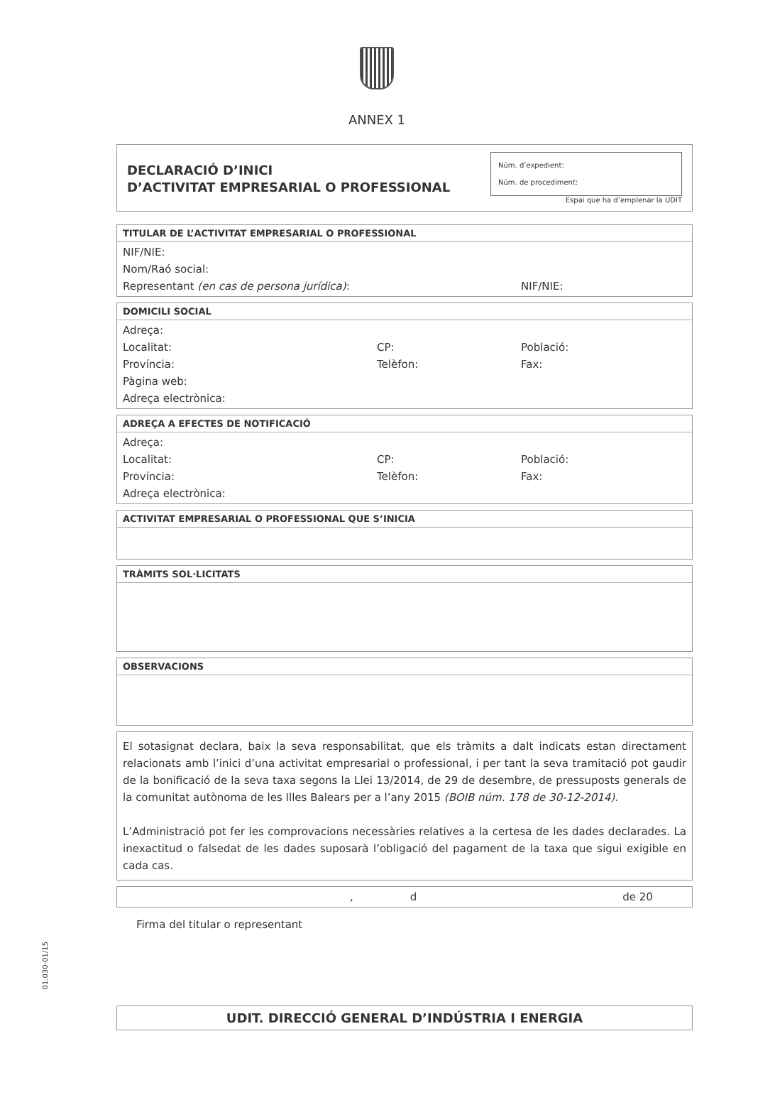ANNEX 1
DECLARACIÓ D’INICI
D’ACTIVITAT EMPRESARIAL O PROFESSIONAL
Núm. d’expedient:
Núm. de procediment:
Espai que ha d’emplenar la UDIT
TITULAR DE L’ACTIVITAT EMPRESARIAL O PROFESSIONAL
NIF/NIE:
Nom/Raó social:
Representant (en cas de persona jurídica): NIF/NIE:
DOMICILI SOCIAL
Adreça:
Localitat: CP: Població:
Província: Telèfon: Fax:
Pàgina web:
Adreça electrònica:
ADREÇA A EFECTES DE NOTIFICACIÓ
Adreça:
Localitat: CP: Població:
Província: Telèfon: Fax:
Adreça electrònica:
ACTIVITAT EMPRESARIAL O PROFESSIONAL QUE S’INICIA
TRÀMITS SOL·LICITATS
OBSERVACIONS
El sotasignat declara, baix la seva responsabilitat, que els tràmits a dalt indicats estan directament relacionats amb l’inici d’una activitat empresarial o professional, i per tant la seva tramitació pot gaudir de la bonificació de la seva taxa segons la Llei 13/2014, de 29 de desembre, de pressuposts generals de la comunitat autònoma de les Illes Balears per a l’any 2015 (BOIB núm. 178 de 30-12-2014).
L’Administració pot fer les comprovacions necessàries relatives a la certesa de les dades declarades. La inexactitud o falsedat de les dades suposarà l’obligació del pagament de la taxa que sigui exigible en cada cas.
, d de 20
Firma del titular o representant
UDIT. DIRECCIÓ GENERAL D’INDÚSTRIA I ENERGIA
01.030-01/15